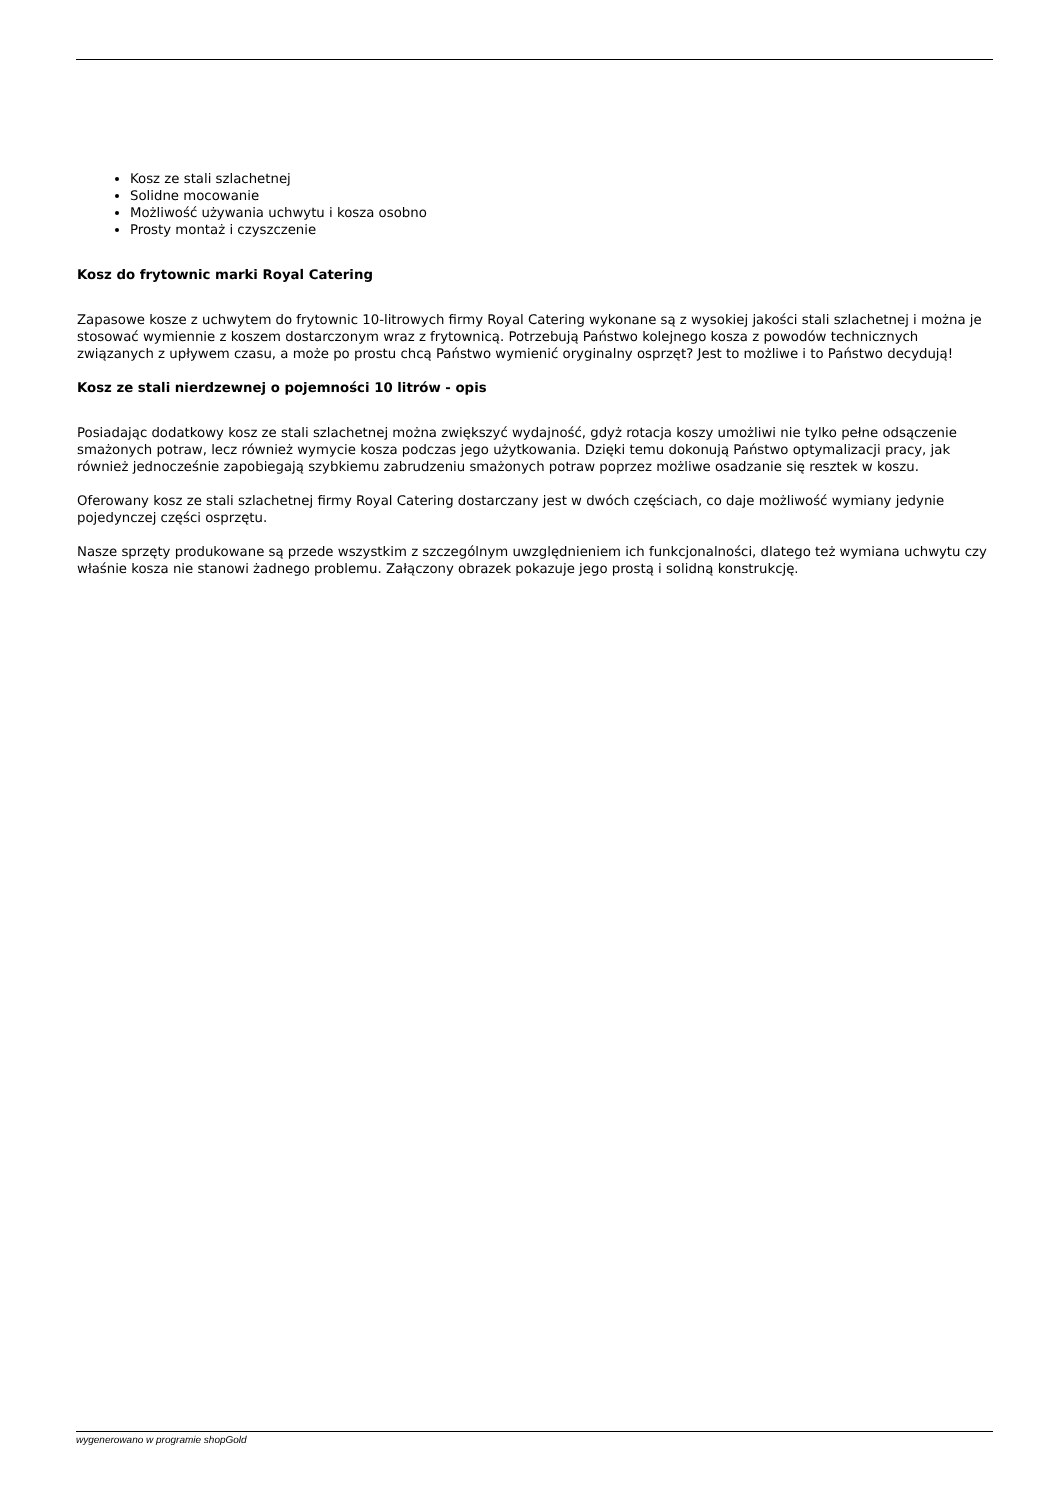Kosz ze stali szlachetnej
Solidne mocowanie
Możliwość używania uchwytu i kosza osobno
Prosty montaż i czyszczenie
Kosz do frytownic marki Royal Catering
Zapasowe kosze z uchwytem do frytownic 10-litrowych firmy Royal Catering wykonane są z wysokiej jakości stali szlachetnej i można je stosować wymiennie z koszem dostarczonym wraz z frytownicą. Potrzebują Państwo kolejnego kosza z powodów technicznych związanych z upływem czasu, a może po prostu chcą Państwo wymienić oryginalny osprzęt? Jest to możliwe i to Państwo decydują!
Kosz ze stali nierdzewnej o pojemności 10 litrów - opis
Posiadając dodatkowy kosz ze stali szlachetnej można zwiększyć wydajność, gdyż rotacja koszy umożliwi nie tylko pełne odsączenie smażonych potraw, lecz również wymycie kosza podczas jego użytkowania. Dzięki temu dokonują Państwo optymalizacji pracy, jak również jednocześnie zapobiegają szybkiemu zabrudzeniu smażonych potraw poprzez możliwe osadzanie się resztek w koszu.
Oferowany kosz ze stali szlachetnej firmy Royal Catering dostarczany jest w dwóch częściach, co daje możliwość wymiany jedynie pojedynczej części osprzętu.
Nasze sprzęty produkowane są przede wszystkim z szczególnym uwzględnieniem ich funkcjonalności, dlatego też wymiana uchwytu czy właśnie kosza nie stanowi żadnego problemu. Załączony obrazek pokazuje jego prostą i solidną konstrukcję.
wygenerowano w programie shopGold